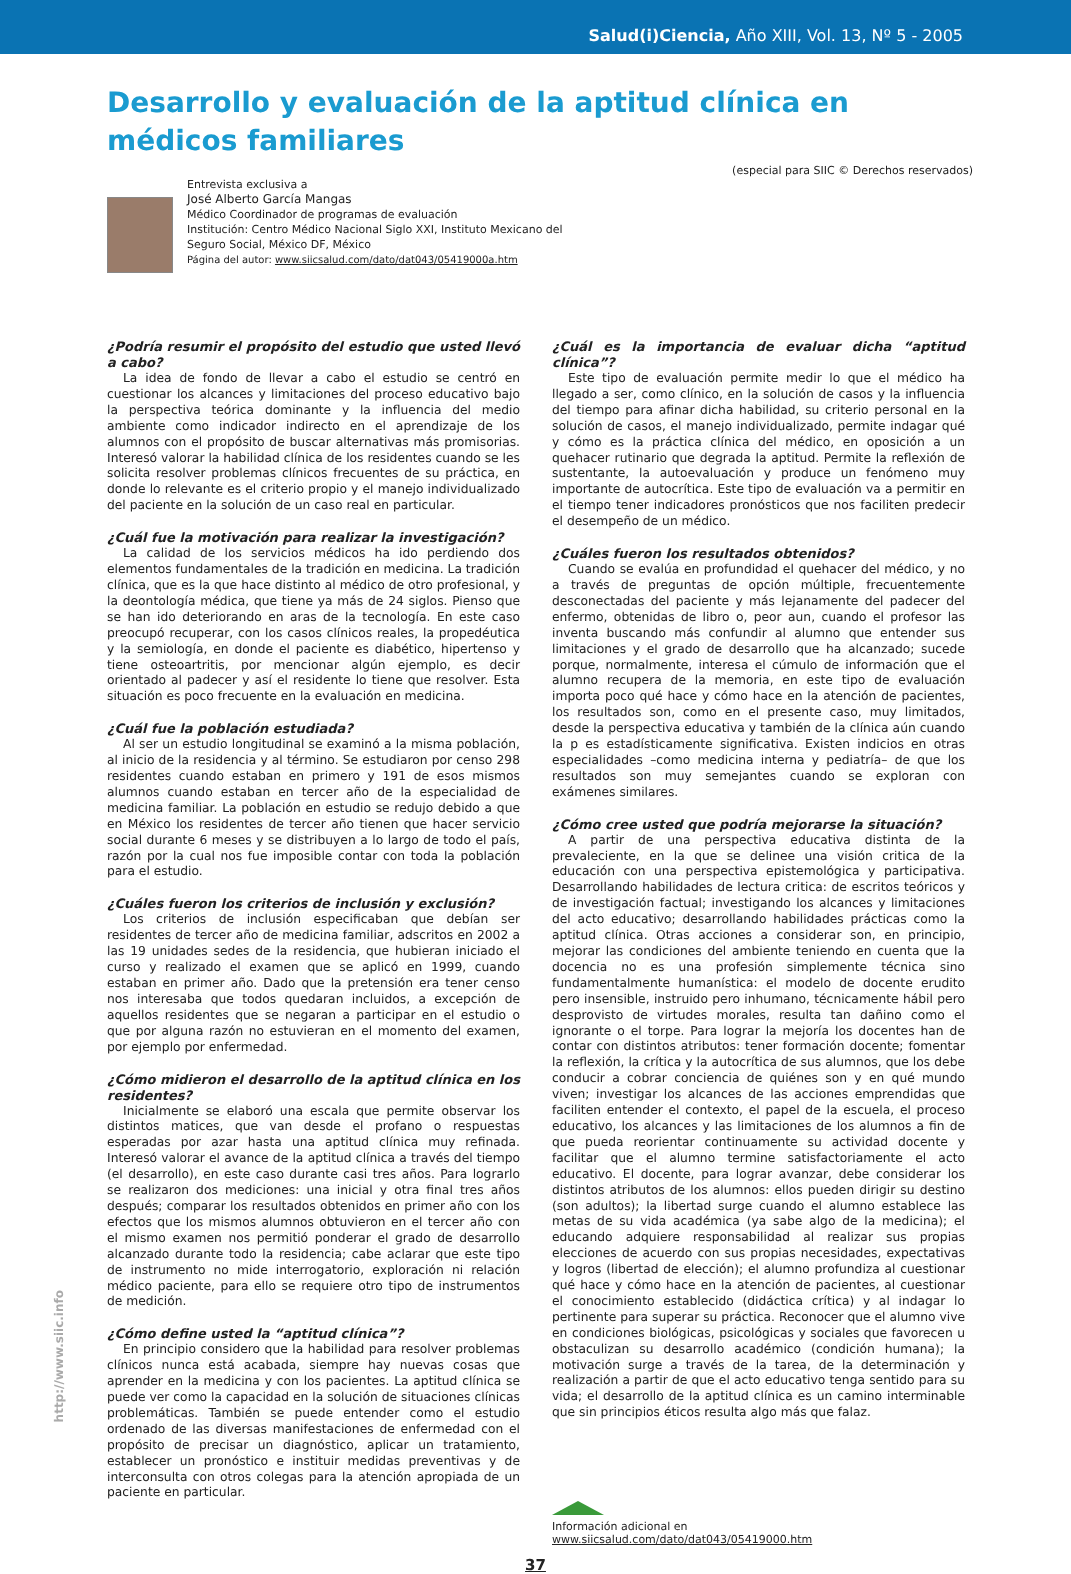Salud(i)Ciencia, Año XIII, Vol. 13, Nº 5 - 2005
Desarrollo y evaluación de la aptitud clínica en médicos familiares
(especial para SIIC © Derechos reservados)
Entrevista exclusiva a
José Alberto García Mangas
Médico Coordinador de programas de evaluación
Institución: Centro Médico Nacional Siglo XXI, Instituto Mexicano del
Seguro Social, México DF, México
Página del autor: www.siicsalud.com/dato/dat043/05419000a.htm
¿Podría resumir el propósito del estudio que usted llevó a cabo?
La idea de fondo de llevar a cabo el estudio se centró en cuestionar los alcances y limitaciones del proceso educativo bajo la perspectiva teórica dominante y la influencia del medio ambiente como indicador indirecto en el aprendizaje de los alumnos con el propósito de buscar alternativas más promisorias. Interesó valorar la habilidad clínica de los residentes cuando se les solicita resolver problemas clínicos frecuentes de su práctica, en donde lo relevante es el criterio propio y el manejo individualizado del paciente en la solución de un caso real en particular.
¿Cuál fue la motivación para realizar la investigación?
La calidad de los servicios médicos ha ido perdiendo dos elementos fundamentales de la tradición en medicina. La tradición clínica, que es la que hace distinto al médico de otro profesional, y la deontología médica, que tiene ya más de 24 siglos. Pienso que se han ido deteriorando en aras de la tecnología. En este caso preocupó recuperar, con los casos clínicos reales, la propedéutica y la semiología, en donde el paciente es diabético, hipertenso y tiene osteoartritis, por mencionar algún ejemplo, es decir orientado al padecer y así el residente lo tiene que resolver. Esta situación es poco frecuente en la evaluación en medicina.
¿Cuál fue la población estudiada?
Al ser un estudio longitudinal se examinó a la misma población, al inicio de la residencia y al término. Se estudiaron por censo 298 residentes cuando estaban en primero y 191 de esos mismos alumnos cuando estaban en tercer año de la especialidad de medicina familiar. La población en estudio se redujo debido a que en México los residentes de tercer año tienen que hacer servicio social durante 6 meses y se distribuyen a lo largo de todo el país, razón por la cual nos fue imposible contar con toda la población para el estudio.
¿Cuáles fueron los criterios de inclusión y exclusión?
Los criterios de inclusión especificaban que debían ser residentes de tercer año de medicina familiar, adscritos en 2002 a las 19 unidades sedes de la residencia, que hubieran iniciado el curso y realizado el examen que se aplicó en 1999, cuando estaban en primer año. Dado que la pretensión era tener censo nos interesaba que todos quedaran incluidos, a excepción de aquellos residentes que se negaran a participar en el estudio o que por alguna razón no estuvieran en el momento del examen, por ejemplo por enfermedad.
¿Cómo midieron el desarrollo de la aptitud clínica en los residentes?
Inicialmente se elaboró una escala que permite observar los distintos matices, que van desde el profano o respuestas esperadas por azar hasta una aptitud clínica muy refinada. Interesó valorar el avance de la aptitud clínica a través del tiempo (el desarrollo), en este caso durante casi tres años. Para lograrlo se realizaron dos mediciones: una inicial y otra final tres años después; comparar los resultados obtenidos en primer año con los efectos que los mismos alumnos obtuvieron en el tercer año con el mismo examen nos permitió ponderar el grado de desarrollo alcanzado durante todo la residencia; cabe aclarar que este tipo de instrumento no mide interrogatorio, exploración ni relación médico paciente, para ello se requiere otro tipo de instrumentos de medición.
¿Cómo define usted la “aptitud clínica”?
En principio considero que la habilidad para resolver problemas clínicos nunca está acabada, siempre hay nuevas cosas que aprender en la medicina y con los pacientes. La aptitud clínica se puede ver como la capacidad en la solución de situaciones clínicas problemáticas. También se puede entender como el estudio ordenado de las diversas manifestaciones de enfermedad con el propósito de precisar un diagnóstico, aplicar un tratamiento, establecer un pronóstico e instituir medidas preventivas y de interconsulta con otros colegas para la atención apropiada de un paciente en particular.
¿Cuál es la importancia de evaluar dicha “aptitud clínica”?
Este tipo de evaluación permite medir lo que el médico ha llegado a ser, como clínico, en la solución de casos y la influencia del tiempo para afinar dicha habilidad, su criterio personal en la solución de casos, el manejo individualizado, permite indagar qué y cómo es la práctica clínica del médico, en oposición a un quehacer rutinario que degrada la aptitud. Permite la reflexión de sustentante, la autoevaluación y produce un fenómeno muy importante de autocrítica. Este tipo de evaluación va a permitir en el tiempo tener indicadores pronósticos que nos faciliten predecir el desempeño de un médico.
¿Cuáles fueron los resultados obtenidos?
Cuando se evalúa en profundidad el quehacer del médico, y no a través de preguntas de opción múltiple, frecuentemente desconectadas del paciente y más lejanamente del padecer del enfermo, obtenidas de libro o, peor aun, cuando el profesor las inventa buscando más confundir al alumno que entender sus limitaciones y el grado de desarrollo que ha alcanzado; sucede porque, normalmente, interesa el cúmulo de información que el alumno recupera de la memoria, en este tipo de evaluación importa poco qué hace y cómo hace en la atención de pacientes, los resultados son, como en el presente caso, muy limitados, desde la perspectiva educativa y también de la clínica aún cuando la p es estadísticamente significativa. Existen indicios en otras especialidades –como medicina interna y pediatría– de que los resultados son muy semejantes cuando se exploran con exámenes similares.
¿Cómo cree usted que podría mejorarse la situación?
A partir de una perspectiva educativa distinta de la prevaleciente, en la que se delinee una visión critica de la educación con una perspectiva epistemológica y participativa. Desarrollando habilidades de lectura critica: de escritos teóricos y de investigación factual; investigando los alcances y limitaciones del acto educativo; desarrollando habilidades prácticas como la aptitud clínica. Otras acciones a considerar son, en principio, mejorar las condiciones del ambiente teniendo en cuenta que la docencia no es una profesión simplemente técnica sino fundamentalmente humanística: el modelo de docente erudito pero insensible, instruido pero inhumano, técnicamente hábil pero desprovisto de virtudes morales, resulta tan dañino como el ignorante o el torpe. Para lograr la mejoría los docentes han de contar con distintos atributos: tener formación docente; fomentar la reflexión, la crítica y la autocrítica de sus alumnos, que los debe conducir a cobrar conciencia de quiénes son y en qué mundo viven; investigar los alcances de las acciones emprendidas que faciliten entender el contexto, el papel de la escuela, el proceso educativo, los alcances y las limitaciones de los alumnos a fin de que pueda reorientar continuamente su actividad docente y facilitar que el alumno termine satisfactoriamente el acto educativo. El docente, para lograr avanzar, debe considerar los distintos atributos de los alumnos: ellos pueden dirigir su destino (son adultos); la libertad surge cuando el alumno establece las metas de su vida académica (ya sabe algo de la medicina); el educando adquiere responsabilidad al realizar sus propias elecciones de acuerdo con sus propias necesidades, expectativas y logros (libertad de elección); el alumno profundiza al cuestionar qué hace y cómo hace en la atención de pacientes, al cuestionar el conocimiento establecido (didáctica crítica) y al indagar lo pertinente para superar su práctica. Reconocer que el alumno vive en condiciones biológicas, psicológicas y sociales que favorecen u obstaculizan su desarrollo académico (condición humana); la motivación surge a través de la tarea, de la determinación y realización a partir de que el acto educativo tenga sentido para su vida; el desarrollo de la aptitud clínica es un camino interminable que sin principios éticos resulta algo más que falaz.
Información adicional en
www.siicsalud.com/dato/dat043/05419000.htm
37
http://www.siic.info